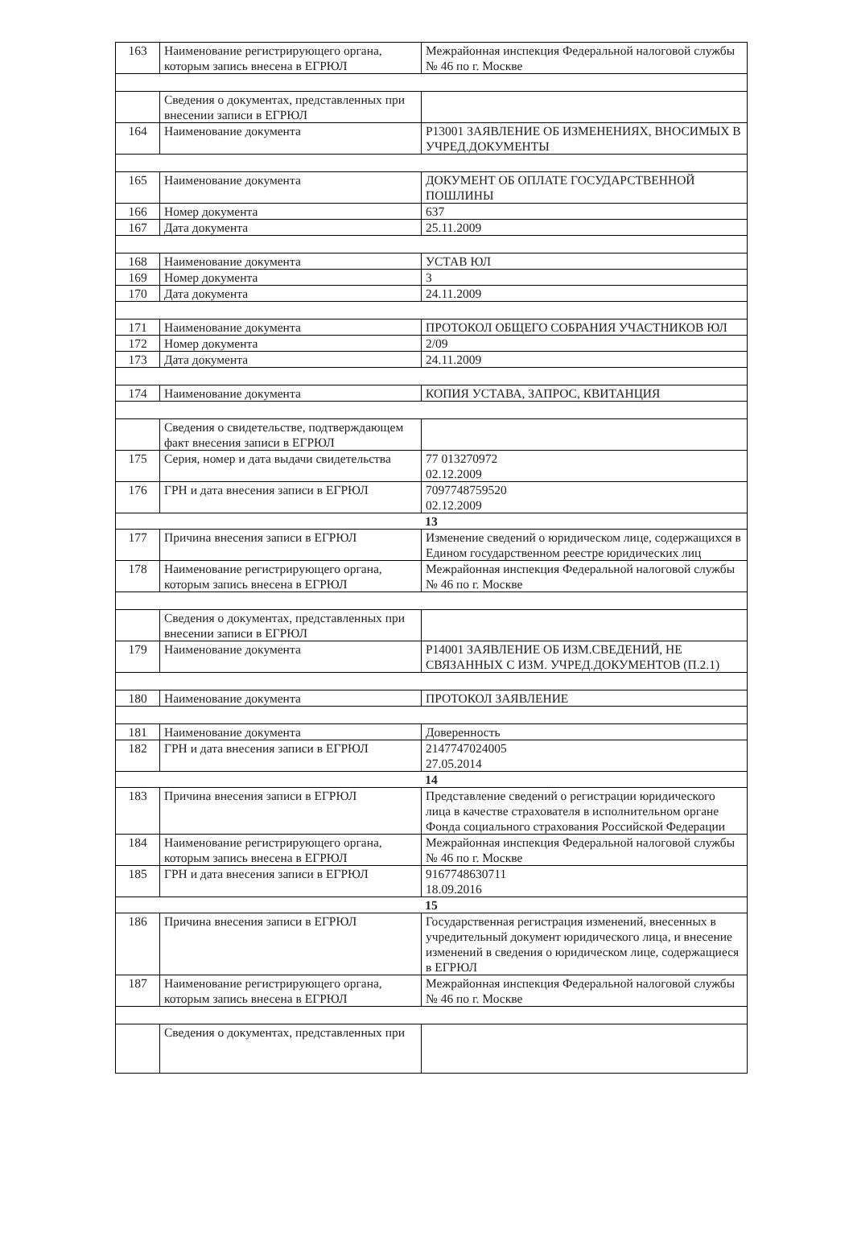| 163 | Наименование регистрирующего органа, которым запись внесена в ЕГРЮЛ | Межрайонная инспекция Федеральной налоговой службы № 46 по г. Москве |
| | Сведения о документах, представленных при внесении записи в ЕГРЮЛ | |
| 164 | Наименование документа | Р13001 ЗАЯВЛЕНИЕ ОБ ИЗМЕНЕНИЯХ, ВНОСИМЫХ В УЧРЕД.ДОКУМЕНТЫ |
| 165 | Наименование документа | ДОКУМЕНТ ОБ ОПЛАТЕ ГОСУДАРСТВЕННОЙ ПОШЛИНЫ |
| 166 | Номер документа | 637 |
| 167 | Дата документа | 25.11.2009 |
| 168 | Наименование документа | УСТАВ ЮЛ |
| 169 | Номер документа | 3 |
| 170 | Дата документа | 24.11.2009 |
| 171 | Наименование документа | ПРОТОКОЛ ОБЩЕГО СОБРАНИЯ УЧАСТНИКОВ ЮЛ |
| 172 | Номер документа | 2/09 |
| 173 | Дата документа | 24.11.2009 |
| 174 | Наименование документа | КОПИЯ УСТАВА, ЗАПРОС, КВИТАНЦИЯ |
| | Сведения о свидетельстве, подтверждающем факт внесения записи в ЕГРЮЛ | |
| 175 | Серия, номер и дата выдачи свидетельства | 77 013270972 02.12.2009 |
| 176 | ГРН и дата внесения записи в ЕГРЮЛ | 7097748759520 02.12.2009 |
| 13 | | |
| 177 | Причина внесения записи в ЕГРЮЛ | Изменение сведений о юридическом лице, содержащихся в Едином государственном реестре юридических лиц |
| 178 | Наименование регистрирующего органа, которым запись внесена в ЕГРЮЛ | Межрайонная инспекция Федеральной налоговой службы № 46 по г. Москве |
| | Сведения о документах, представленных при внесении записи в ЕГРЮЛ | |
| 179 | Наименование документа | Р14001 ЗАЯВЛЕНИЕ ОБ ИЗМ.СВЕДЕНИЙ, НЕ СВЯЗАННЫХ С ИЗМ. УЧРЕД.ДОКУМЕНТОВ (П.2.1) |
| 180 | Наименование документа | ПРОТОКОЛ ЗАЯВЛЕНИЕ |
| 181 | Наименование документа | Доверенность |
| 182 | ГРН и дата внесения записи в ЕГРЮЛ | 2147747024005 27.05.2014 |
| 14 | | |
| 183 | Причина внесения записи в ЕГРЮЛ | Представление сведений о регистрации юридического лица в качестве страхователя в исполнительном органе Фонда социального страхования Российской Федерации |
| 184 | Наименование регистрирующего органа, которым запись внесена в ЕГРЮЛ | Межрайонная инспекция Федеральной налоговой службы № 46 по г. Москве |
| 185 | ГРН и дата внесения записи в ЕГРЮЛ | 9167748630711 18.09.2016 |
| 15 | | |
| 186 | Причина внесения записи в ЕГРЮЛ | Государственная регистрация изменений, внесенных в учредительный документ юридического лица, и внесение изменений в сведения о юридическом лице, содержащиеся в ЕГРЮЛ |
| 187 | Наименование регистрирующего органа, которым запись внесена в ЕГРЮЛ | Межрайонная инспекция Федеральной налоговой службы № 46 по г. Москве |
| | Сведения о документах, представленных при | |